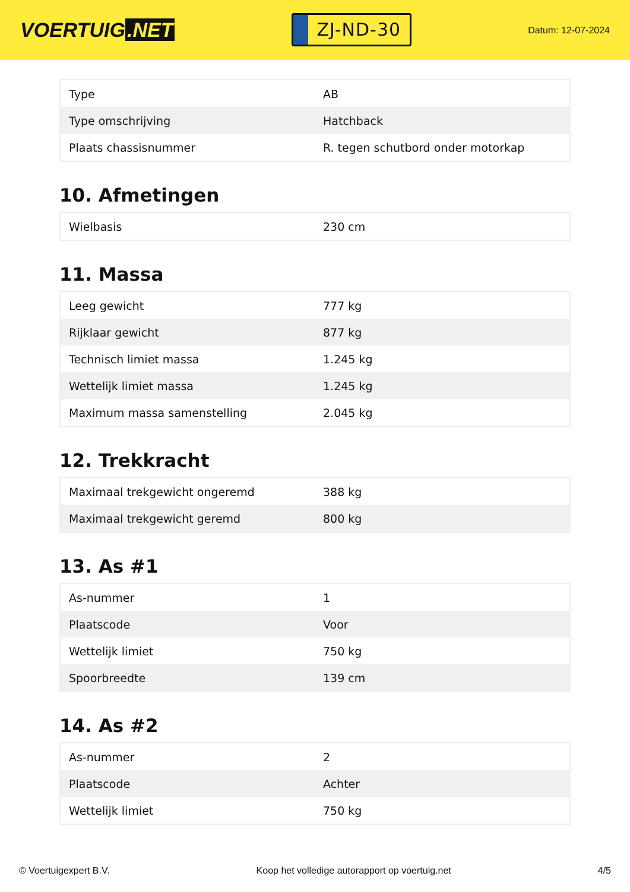VOERTUIG.NET
ZJ-ND-30
Datum: 12-07-2024
| Type | AB |
| Type omschrijving | Hatchback |
| Plaats chassisnummer | R. tegen schutbord onder motorkap |
10. Afmetingen
| Wielbasis | 230 cm |
11. Massa
| Leeg gewicht | 777 kg |
| Rijklaar gewicht | 877 kg |
| Technisch limiet massa | 1.245 kg |
| Wettelijk limiet massa | 1.245 kg |
| Maximum massa samenstelling | 2.045 kg |
12. Trekkracht
| Maximaal trekgewicht ongeremd | 388 kg |
| Maximaal trekgewicht geremd | 800 kg |
13. As #1
| As-nummer | 1 |
| Plaatscode | Voor |
| Wettelijk limiet | 750 kg |
| Spoorbreedte | 139 cm |
14. As #2
| As-nummer | 2 |
| Plaatscode | Achter |
| Wettelijk limiet | 750 kg |
© Voertuigexpert B.V. Koop het volledige autorapport op voertuig.net 4/5